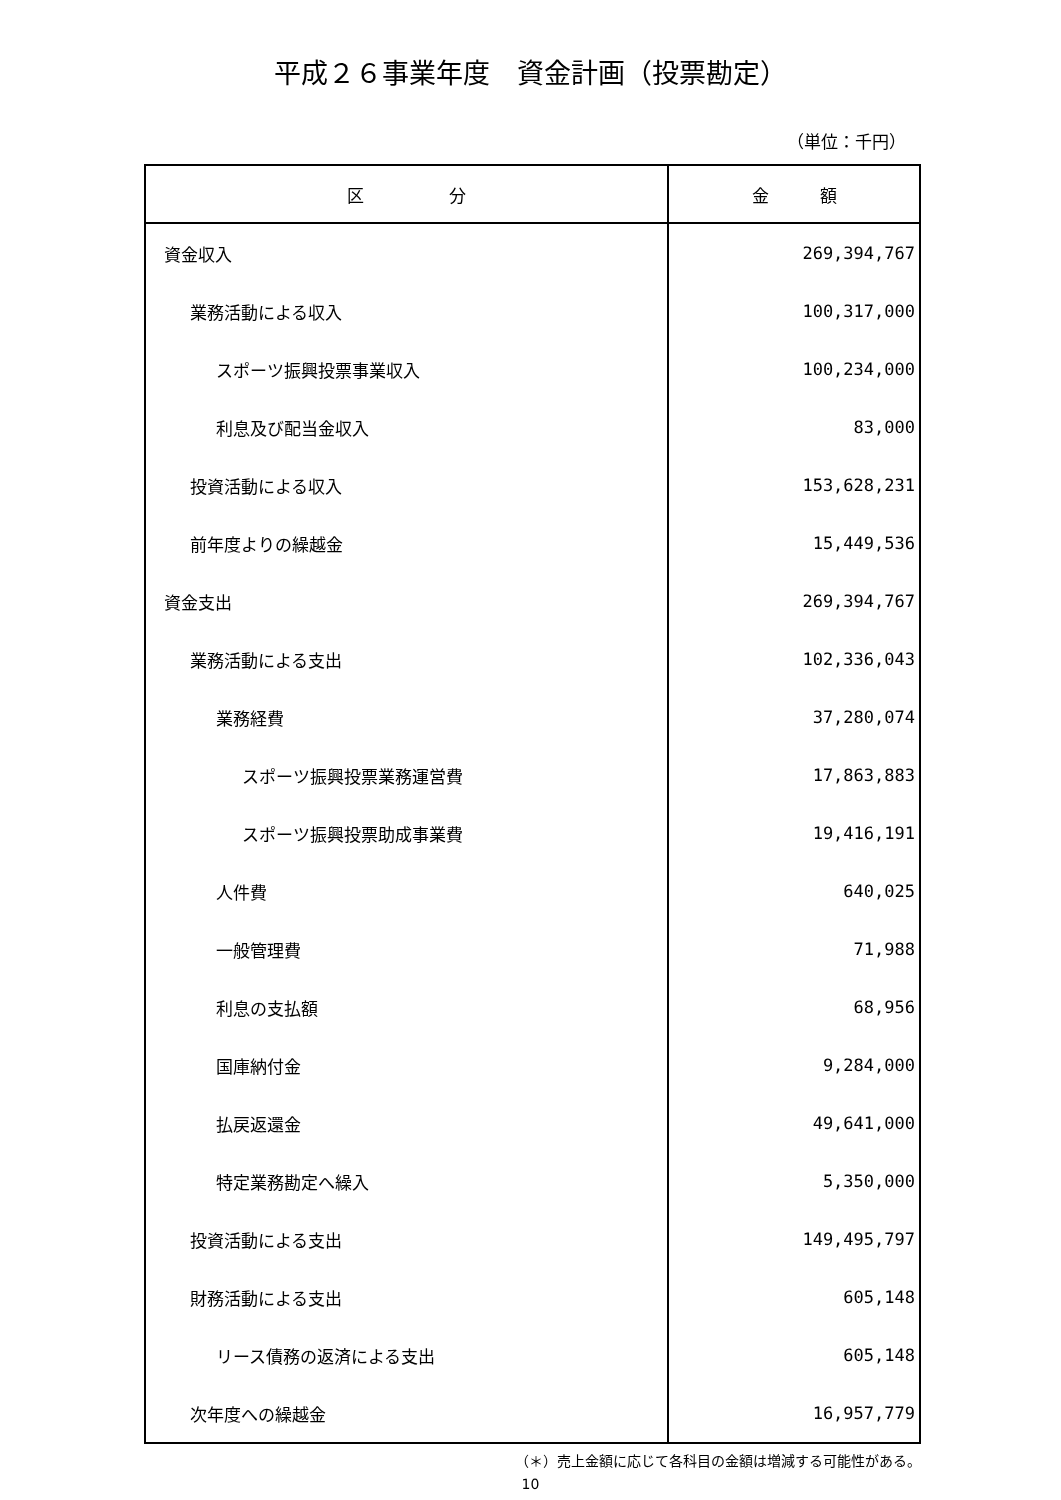平成２６事業年度　資金計画（投票勘定）
（単位：千円）
| 区 分 | 金 額 |
| --- | --- |
| 資金収入 | 269,394,767 |
| 業務活動による収入 | 100,317,000 |
| スポーツ振興投票事業収入 | 100,234,000 |
| 利息及び配当金収入 | 83,000 |
| 投資活動による収入 | 153,628,231 |
| 前年度よりの繰越金 | 15,449,536 |
| 資金支出 | 269,394,767 |
| 業務活動による支出 | 102,336,043 |
| 業務経費 | 37,280,074 |
| スポーツ振興投票業務運営費 | 17,863,883 |
| スポーツ振興投票助成事業費 | 19,416,191 |
| 人件費 | 640,025 |
| 一般管理費 | 71,988 |
| 利息の支払額 | 68,956 |
| 国庫納付金 | 9,284,000 |
| 払戻返還金 | 49,641,000 |
| 特定業務勘定へ繰入 | 5,350,000 |
| 投資活動による支出 | 149,495,797 |
| 財務活動による支出 | 605,148 |
| リース債務の返済による支出 | 605,148 |
| 次年度への繰越金 | 16,957,779 |
（＊）売上金額に応じて各科目の金額は増減する可能性がある。
10